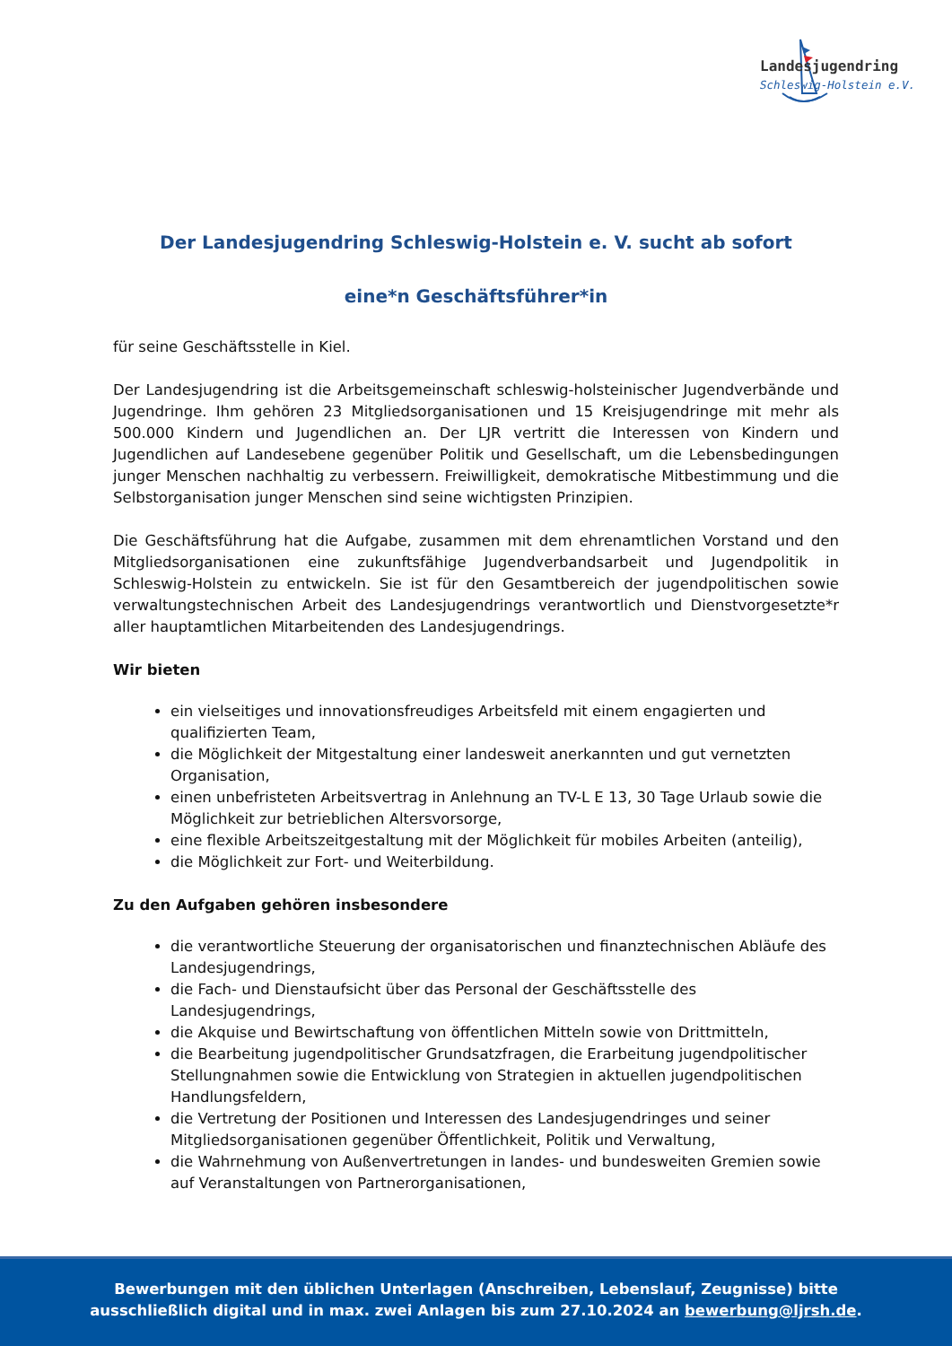Landesjugendring
Schleswig-Holstein e.V.
Der Landesjugendring Schleswig-Holstein e. V. sucht ab sofort
eine*n Geschäftsführer*in
für seine Geschäftsstelle in Kiel.
Der Landesjugendring ist die Arbeitsgemeinschaft schleswig-holsteinischer Jugendverbände und Jugendringe. Ihm gehören 23 Mitgliedsorganisationen und 15 Kreisjugendringe mit mehr als 500.000 Kindern und Jugendlichen an. Der LJR vertritt die Interessen von Kindern und Jugendlichen auf Landesebene gegenüber Politik und Gesellschaft, um die Lebensbedingungen junger Menschen nachhaltig zu verbessern. Freiwilligkeit, demokratische Mitbestimmung und die Selbstorganisation junger Menschen sind seine wichtigsten Prinzipien.
Die Geschäftsführung hat die Aufgabe, zusammen mit dem ehrenamtlichen Vorstand und den Mitgliedsorganisationen eine zukunftsfähige Jugendverbandsarbeit und Jugendpolitik in Schleswig-Holstein zu entwickeln. Sie ist für den Gesamtbereich der jugendpolitischen sowie verwaltungstechnischen Arbeit des Landesjugendrings verantwortlich und Dienstvorgesetzte*r aller hauptamtlichen Mitarbeitenden des Landesjugendrings.
Wir bieten
ein vielseitiges und innovationsfreudiges Arbeitsfeld mit einem engagierten und qualifizierten Team,
die Möglichkeit der Mitgestaltung einer landesweit anerkannten und gut vernetzten Organisation,
einen unbefristeten Arbeitsvertrag in Anlehnung an TV-L E 13, 30 Tage Urlaub sowie die Möglichkeit zur betrieblichen Altersvorsorge,
eine flexible Arbeitszeitgestaltung mit der Möglichkeit für mobiles Arbeiten (anteilig),
die Möglichkeit zur Fort- und Weiterbildung.
Zu den Aufgaben gehören insbesondere
die verantwortliche Steuerung der organisatorischen und finanztechnischen Abläufe des Landesjugendrings,
die Fach- und Dienstaufsicht über das Personal der Geschäftsstelle des Landesjugendrings,
die Akquise und Bewirtschaftung von öffentlichen Mitteln sowie von Drittmitteln,
die Bearbeitung jugendpolitischer Grundsatzfragen, die Erarbeitung jugendpolitischer Stellungnahmen sowie die Entwicklung von Strategien in aktuellen jugendpolitischen Handlungsfeldern,
die Vertretung der Positionen und Interessen des Landesjugendringes und seiner Mitgliedsorganisationen gegenüber Öffentlichkeit, Politik und Verwaltung,
die Wahrnehmung von Außenvertretungen in landes- und bundesweiten Gremien sowie auf Veranstaltungen von Partnerorganisationen,
Bewerbungen mit den üblichen Unterlagen (Anschreiben, Lebenslauf, Zeugnisse) bitte
ausschließlich digital und in max. zwei Anlagen bis zum 27.10.2024 an bewerbung@ljrsh.de.